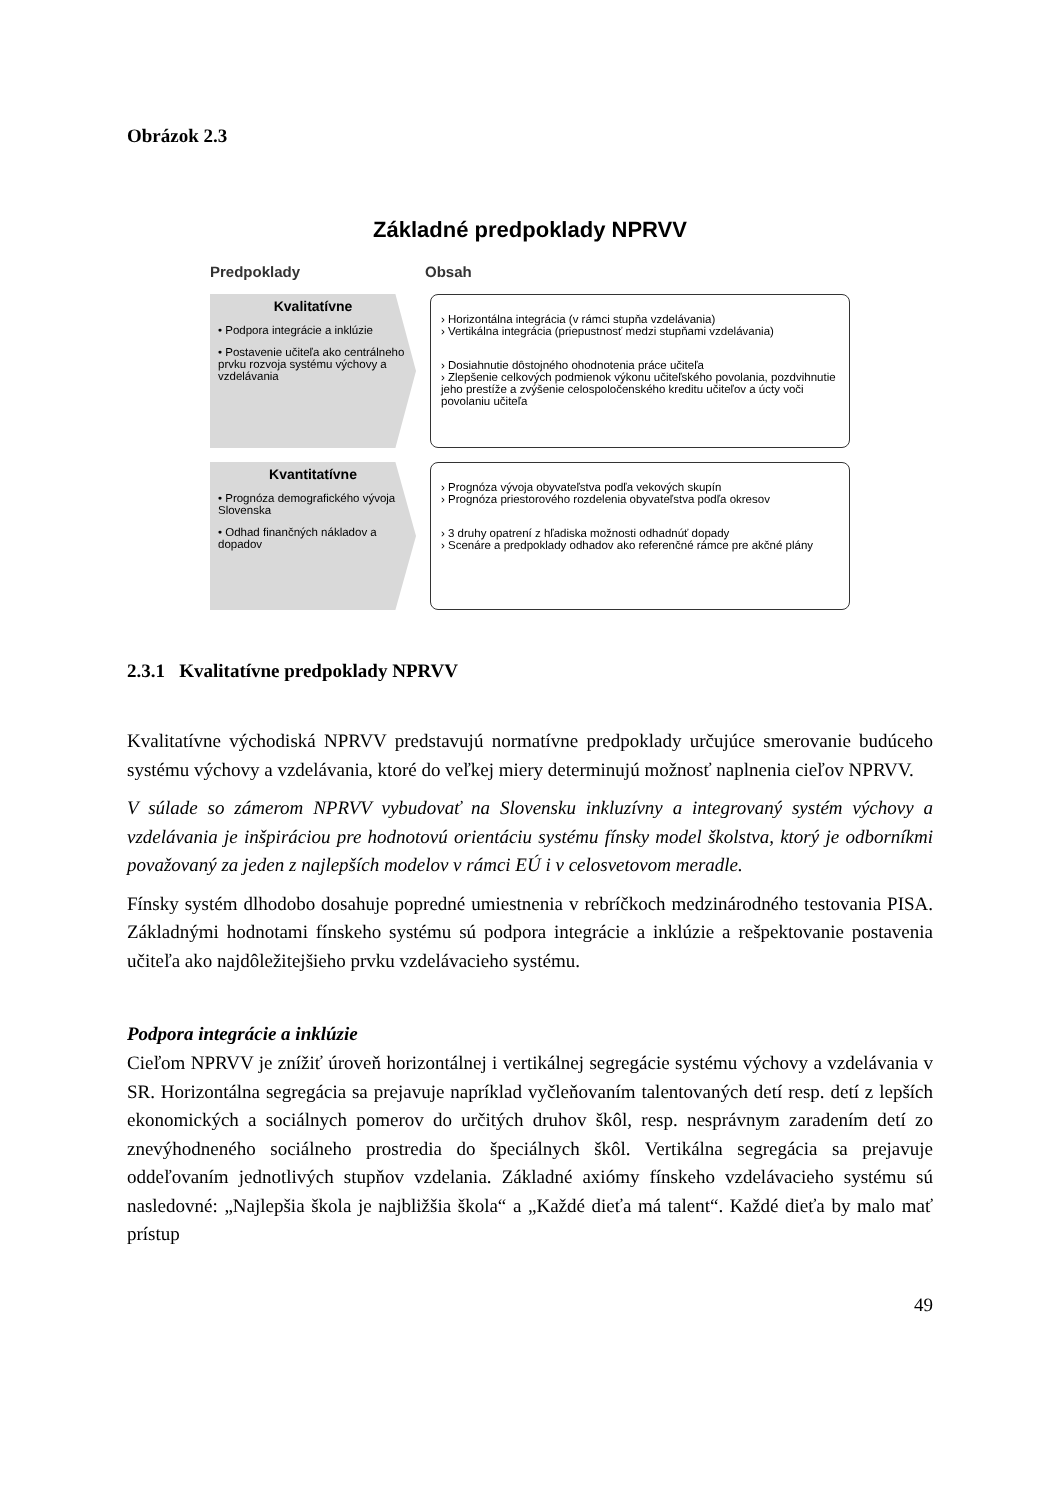Obrázok 2.3
Základné predpoklady NPRVV
Predpoklady Obsah
Kvalitatívne
• Podpora integrácie a inklúzie
• Postavenie učiteľa ako centrálneho prvku rozvoja systému výchovy a vzdelávania
› Horizontálna integrácia (v rámci stupňa vzdelávania)
› Vertikálna integrácia (priepustnosť medzi stupňami vzdelávania)
› Dosiahnutie dôstojného ohodnotenia práce učiteľa
› Zlepšenie celkových podmienok výkonu učiteľského povolania, pozdvihnutie jeho prestíže a zvýšenie celospoločenského kreditu učiteľov a úcty voči povolaniu učiteľa
Kvantitatívne
• Prognóza demografického vývoja Slovenska
• Odhad finančných nákladov a dopadov
› Prognóza vývoja obyvateľstva podľa vekových skupín
› Prognóza priestorového rozdelenia obyvateľstva podľa okresov
› 3 druhy opatrení z hľadiska možnosti odhadnúť dopady
› Scenáre a predpoklady odhadov ako referenčné rámce pre akčné plány
2.3.1 Kvalitatívne predpoklady NPRVV
Kvalitatívne východiská NPRVV predstavujú normatívne predpoklady určujúce smerovanie budúceho systému výchovy a vzdelávania, ktoré do veľkej miery determinujú možnosť naplnenia cieľov NPRVV.
V súlade so zámerom NPRVV vybudovať na Slovensku inkluzívny a integrovaný systém výchovy a vzdelávania je inšpiráciou pre hodnotovú orientáciu systému fínsky model školstva, ktorý je odborníkmi považovaný za jeden z najlepších modelov v rámci EÚ i v celosvetovom meradle.
Fínsky systém dlhodobo dosahuje popredné umiestnenia v rebríčkoch medzinárodného testovania PISA. Základnými hodnotami fínskeho systému sú podpora integrácie a inklúzie a rešpektovanie postavenia učiteľa ako najdôležitejšieho prvku vzdelávacieho systému.
Podpora integrácie a inklúzie
Cieľom NPRVV je znížiť úroveň horizontálnej i vertikálnej segregácie systému výchovy a vzdelávania v SR. Horizontálna segregácia sa prejavuje napríklad vyčleňovaním talentovaných detí resp. detí z lepších ekonomických a sociálnych pomerov do určitých druhov škôl, resp. nesprávnym zaradením detí zo znevýhodneného sociálneho prostredia do špeciálnych škôl. Vertikálna segregácia sa prejavuje oddeľovaním jednotlivých stupňov vzdelania. Základné axiómy fínskeho vzdelávacieho systému sú nasledovné: „Najlepšia škola je najbližšia škola“ a „Každé dieťa má talent“. Každé dieťa by malo mať prístup
49